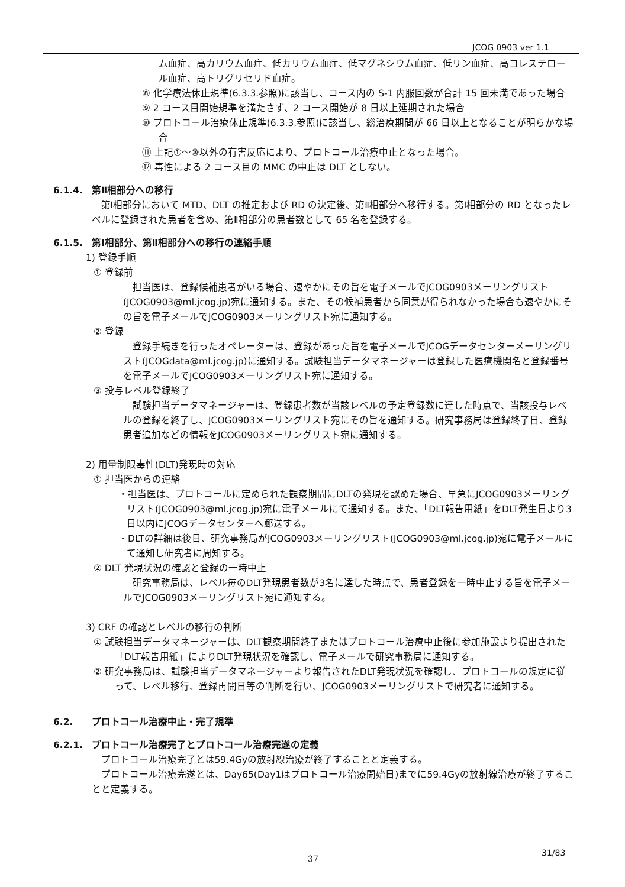JCOG 0903 ver 1.1
ム血症、高カリウム血症、低カリウム血症、低マグネシウム血症、低リン血症、高コレステロール血症、高トリグリセリド血症。
⑧ 化学療法休止規準(6.3.3.参照)に該当し、コース内の S-1 内服回数が合計 15 回未満であった場合
⑨ 2 コース目開始規準を満たさず、2 コース開始が 8 日以上延期された場合
⑩ プロトコール治療休止規準(6.3.3.参照)に該当し、総治療期間が 66 日以上となることが明らかな場合
⑪ 上記①～⑩以外の有害反応により、プロトコール治療中止となった場合。
⑫ 毒性による 2 コース目の MMC の中止は DLT としない。
6.1.4. 第Ⅱ相部分への移行
第Ⅰ相部分において MTD、DLT の推定および RD の決定後、第Ⅱ相部分へ移行する。第Ⅰ相部分の RD となったレベルに登録された患者を含め、第Ⅱ相部分の患者数として 65 名を登録する。
6.1.5. 第Ⅰ相部分、第Ⅱ相部分への移行の連絡手順
1) 登録手順
① 登録前
担当医は、登録候補患者がいる場合、速やかにその旨を電子メールでJCOG0903メーリングリスト(JCOG0903@ml.jcog.jp)宛に通知する。また、その候補患者から同意が得られなかった場合も速やかにその旨を電子メールでJCOG0903メーリングリスト宛に通知する。
② 登録
登録手続きを行ったオペレーターは、登録があった旨を電子メールでJCOGデータセンターメーリングリスト(JCOGdata@ml.jcog.jp)に通知する。試験担当データマネージャーは登録した医療機関名と登録番号を電子メールでJCOG0903メーリングリスト宛に通知する。
③ 投与レベル登録終了
試験担当データマネージャーは、登録患者数が当該レベルの予定登録数に達した時点で、当該投与レベルの登録を終了し、JCOG0903メーリングリスト宛にその旨を通知する。研究事務局は登録終了日、登録患者追加などの情報をJCOG0903メーリングリスト宛に通知する。
2) 用量制限毒性(DLT)発現時の対応
① 担当医からの連絡
・担当医は、プロトコールに定められた観察期間にDLTの発現を認めた場合、早急にJCOG0903メーリングリスト(JCOG0903@ml.jcog.jp)宛に電子メールにて通知する。また、「DLT報告用紙」をDLT発生日より3日以内にJCOGデータセンターへ郵送する。
・DLTの詳細は後日、研究事務局がJCOG0903メーリングリスト(JCOG0903@ml.jcog.jp)宛に電子メールにて通知し研究者に周知する。
② DLT 発現状況の確認と登録の一時中止
研究事務局は、レベル毎のDLT発現患者数が3名に達した時点で、患者登録を一時中止する旨を電子メールでJCOG0903メーリングリスト宛に通知する。
3) CRF の確認とレベルの移行の判断
① 試験担当データマネージャーは、DLT観察期間終了またはプロトコール治療中止後に参加施設より提出された「DLT報告用紙」によりDLT発現状況を確認し、電子メールで研究事務局に通知する。
② 研究事務局は、試験担当データマネージャーより報告されたDLT発現状況を確認し、プロトコールの規定に従って、レベル移行、登録再開日等の判断を行い、JCOG0903メーリングリストで研究者に通知する。
6.2. プロトコール治療中止・完了規準
6.2.1. プロトコール治療完了とプロトコール治療完遂の定義
プロトコール治療完了とは59.4Gyの放射線治療が終了することと定義する。
プロトコール治療完遂とは、Day65(Day1はプロトコール治療開始日)までに59.4Gyの放射線治療が終了することと定義する。
37
31/83